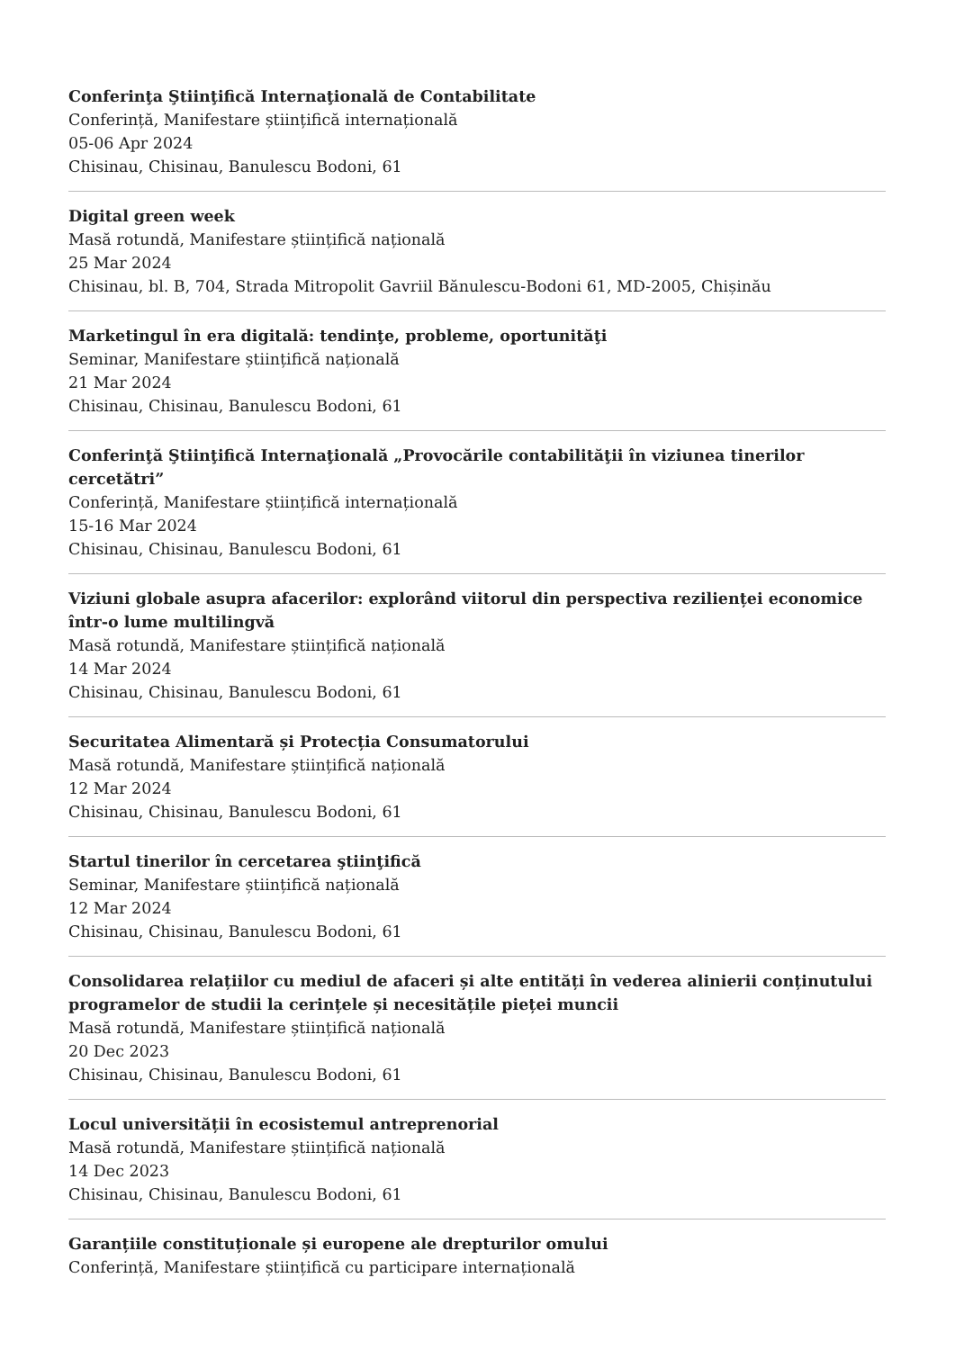Conferinţa Ştiinţifică Internaţională de Contabilitate
Conferință, Manifestare științifică internațională
05-06 Apr 2024
Chisinau, Chisinau, Banulescu Bodoni, 61
Digital green week
Masă rotundă, Manifestare științifică națională
25 Mar 2024
Chisinau, bl. B, 704, Strada Mitropolit Gavriil Bănulescu-Bodoni 61, MD-2005, Chișinău
Marketingul în era digitală: tendinţe, probleme, oportunităţi
Seminar, Manifestare științifică națională
21 Mar 2024
Chisinau, Chisinau, Banulescu Bodoni, 61
Conferinţă Ştiinţifică Internaţională „Provocările contabilităţii în viziunea tinerilor cercetătri”
Conferință, Manifestare științifică internațională
15-16 Mar 2024
Chisinau, Chisinau, Banulescu Bodoni, 61
Viziuni globale asupra afacerilor: explorând viitorul din perspectiva rezilienței economice într-o lume multilingvă
Masă rotundă, Manifestare științifică națională
14 Mar 2024
Chisinau, Chisinau, Banulescu Bodoni, 61
Securitatea Alimentară și Protecția Consumatorului
Masă rotundă, Manifestare științifică națională
12 Mar 2024
Chisinau, Chisinau, Banulescu Bodoni, 61
Startul tinerilor în cercetarea ştiinţifică
Seminar, Manifestare științifică națională
12 Mar 2024
Chisinau, Chisinau, Banulescu Bodoni, 61
Consolidarea relațiilor cu mediul de afaceri și alte entități în vederea alinierii conținutului programelor de studii la cerințele și necesitățile pieței muncii
Masă rotundă, Manifestare științifică națională
20 Dec 2023
Chisinau, Chisinau, Banulescu Bodoni, 61
Locul universității în ecosistemul antreprenorial
Masă rotundă, Manifestare științifică națională
14 Dec 2023
Chisinau, Chisinau, Banulescu Bodoni, 61
Garanțiile constituționale și europene ale drepturilor omului
Conferință, Manifestare științifică cu participare internațională